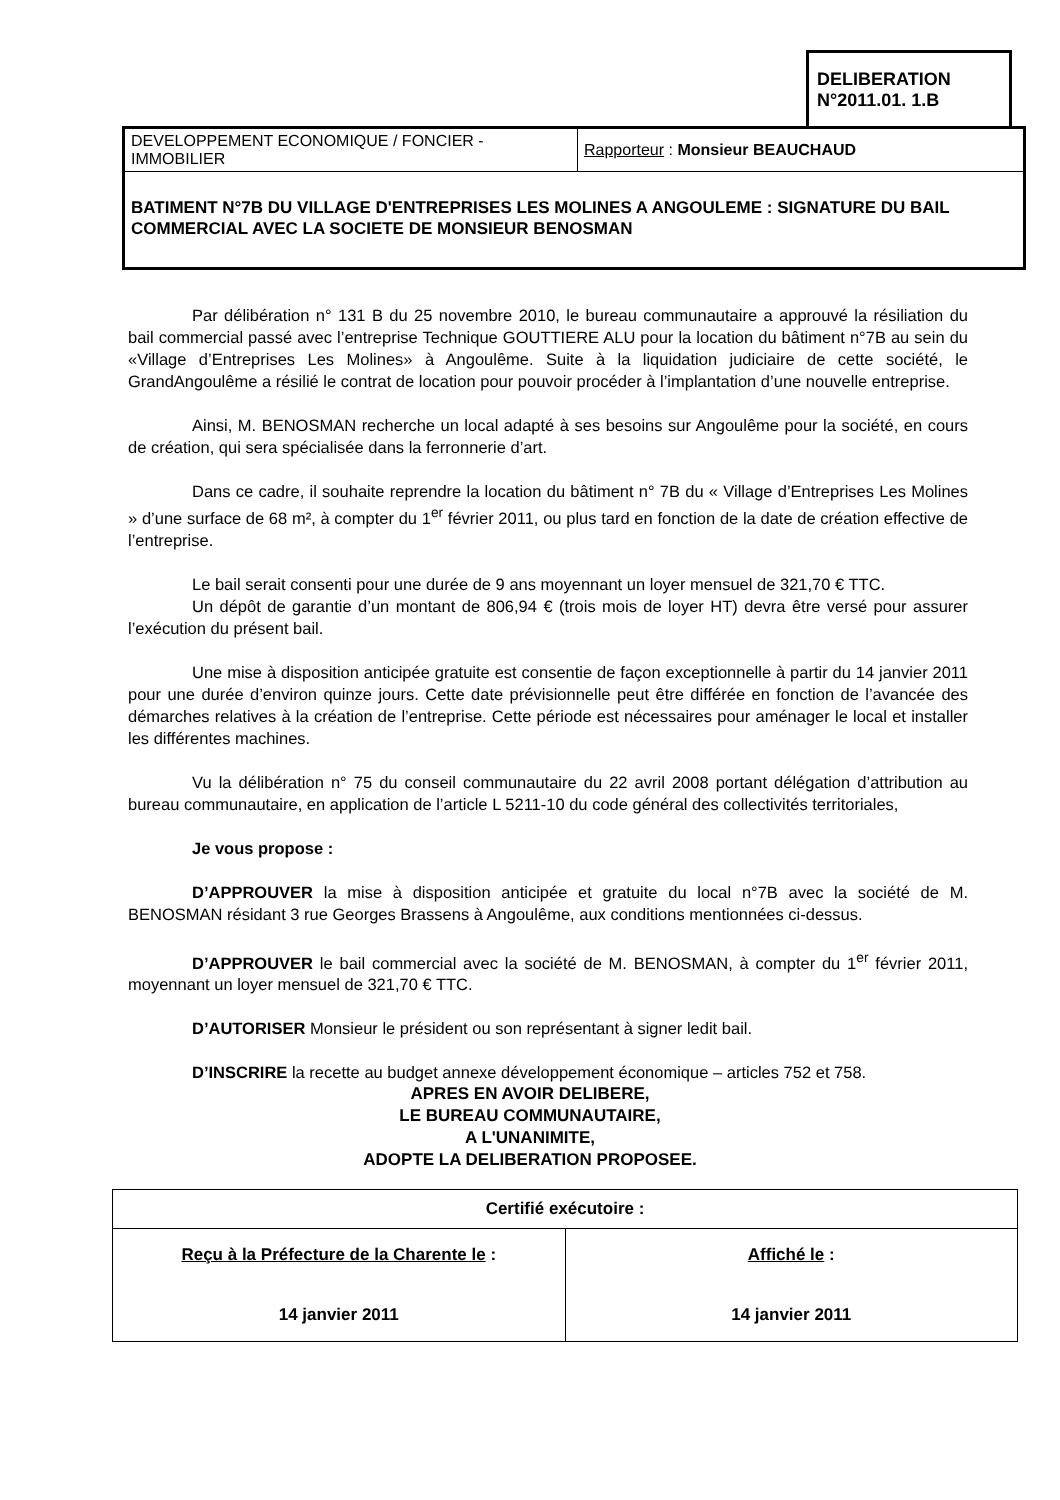DELIBERATION
N°2011.01. 1.B
| DEVELOPPEMENT ECONOMIQUE / FONCIER - IMMOBILIER | Rapporteur : Monsieur BEAUCHAUD |
BATIMENT N°7B DU VILLAGE D'ENTREPRISES LES MOLINES A ANGOULEME : SIGNATURE DU BAIL COMMERCIAL AVEC LA SOCIETE DE MONSIEUR BENOSMAN
Par délibération n° 131 B du 25 novembre 2010, le bureau communautaire a approuvé la résiliation du bail commercial passé avec l’entreprise Technique GOUTTIERE ALU pour la location du bâtiment n°7B au sein du «Village d’Entreprises Les Molines» à Angoulême. Suite à la liquidation judiciaire de cette société, le GrandAngoulême a résilié le contrat de location pour pouvoir procéder à l’implantation d’une nouvelle entreprise.
Ainsi, M. BENOSMAN recherche un local adapté à ses besoins sur Angoulême pour la société, en cours de création, qui sera spécialisée dans la ferronnerie d’art.
Dans ce cadre, il souhaite reprendre la location du bâtiment n° 7B du « Village d’Entreprises Les Molines » d’une surface de 68 m², à compter du 1<sup>er</sup> février 2011, ou plus tard en fonction de la date de création effective de l’entreprise.
Le bail serait consenti pour une durée de 9 ans moyennant un loyer mensuel de 321,70 € TTC.
Un dépôt de garantie d’un montant de 806,94 € (trois mois de loyer HT) devra être versé pour assurer l’exécution du présent bail.
Une mise à disposition anticipée gratuite est consentie de façon exceptionnelle à partir du 14 janvier 2011 pour une durée d’environ quinze jours. Cette date prévisionnelle peut être différée en fonction de l’avancée des démarches relatives à la création de l’entreprise. Cette période est nécessaires pour aménager le local et installer les différentes machines.
Vu la délibération n° 75 du conseil communautaire du 22 avril 2008 portant délégation d’attribution au bureau communautaire, en application de l’article L 5211-10 du code général des collectivités territoriales,
Je vous propose :
D’APPROUVER la mise à disposition anticipée et gratuite du local n°7B avec la société de M. BENOSMAN résidant 3 rue Georges Brassens à Angoulême, aux conditions mentionnées ci-dessus.
D’APPROUVER le bail commercial avec la société de M. BENOSMAN, à compter du 1<sup>er</sup> février 2011, moyennant un loyer mensuel de 321,70 € TTC.
D’AUTORISER Monsieur le président ou son représentant à signer ledit bail.
D’INSCRIRE la recette au budget annexe développement économique – articles 752 et 758.
APRES EN AVOIR DELIBERE,
LE BUREAU COMMUNAUTAIRE,
A L'UNANIMITE,
ADOPTE LA DELIBERATION PROPOSEE.
| Certifié exécutoire : | |
| --- | --- |
| Reçu à la Préfecture de la Charente le : 14 janvier 2011 | Affiché le : 14 janvier 2011 |